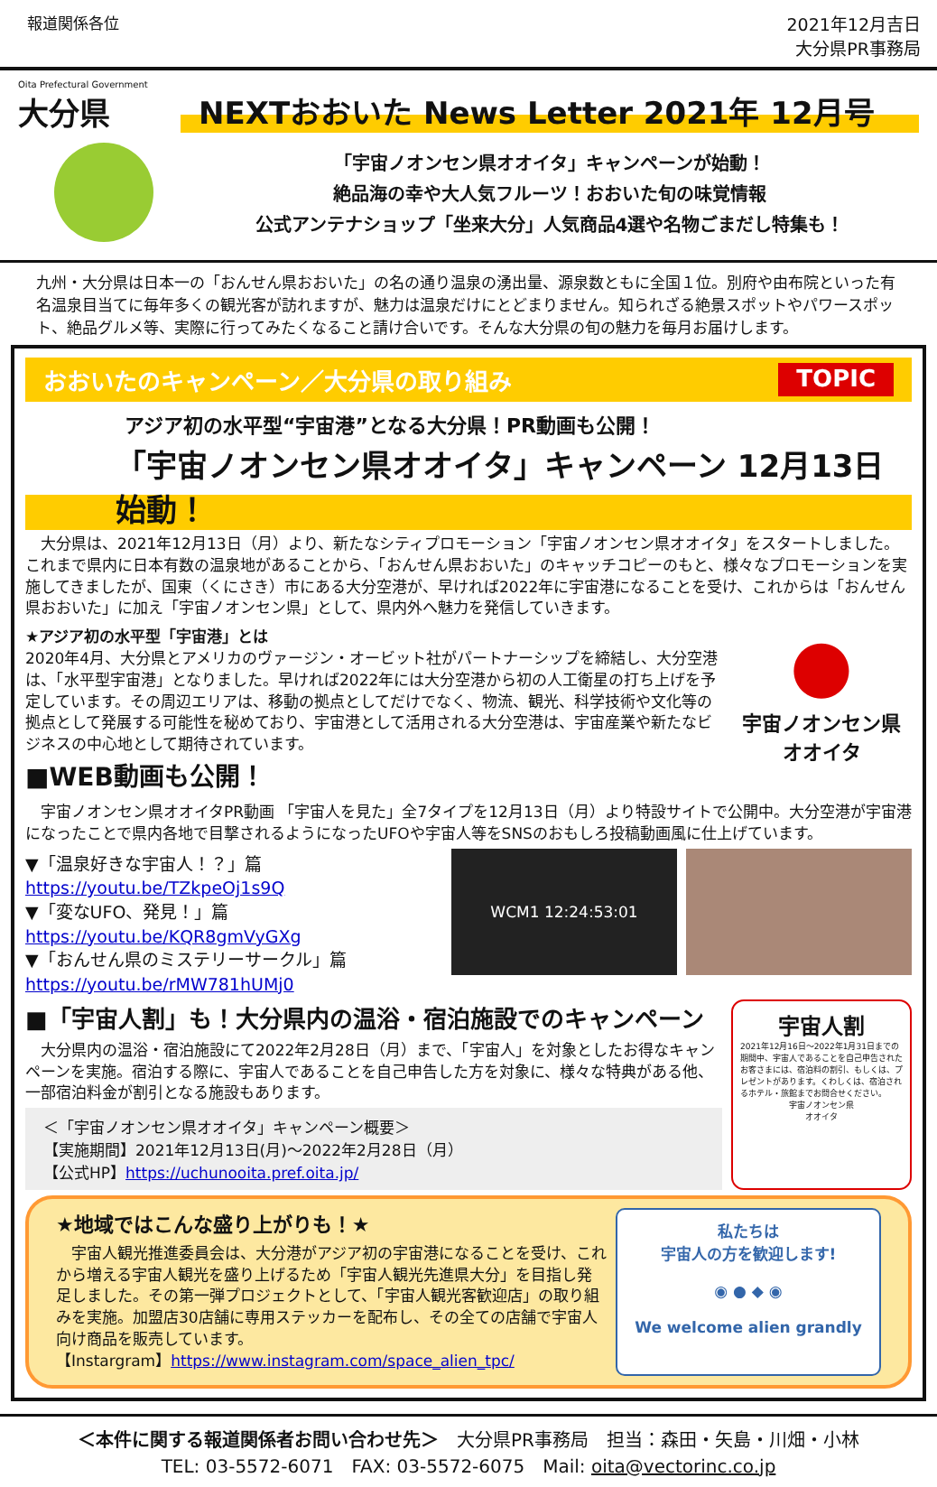報道関係各位 2021年12月吉日
大分県PR事務局
Oita Prefectural Government
大分県
NEXTおおいた News Letter 2021年 12月号
「宇宙ノオンセン県オオイタ」キャンペーンが始動！
絶品海の幸や大人気フルーツ！おおいた旬の味覚情報
公式アンテナショップ「坐来大分」人気商品4選や名物ごまだし特集も！
九州・大分県は日本一の「おんせん県おおいた」の名の通り温泉の湧出量、源泉数ともに全国１位。別府や由布院といった有名温泉目当てに毎年多くの観光客が訪れますが、魅力は温泉だけにとどまりません。知られざる絶景スポットやパワースポット、絶品グルメ等、実際に行ってみたくなること請け合いです。そんな大分県の旬の魅力を毎月お届けします。
おおいたのキャンペーン／大分県の取り組み TOPIC
アジア初の水平型“宇宙港”となる大分県！PR動画も公開！
「宇宙ノオンセン県オオイタ」キャンペーン 12月13日始動！
　大分県は、2021年12月13日（月）より、新たなシティプロモーション「宇宙ノオンセン県オオイタ」をスタートしました。これまで県内に日本有数の温泉地があることから、「おんせん県おおいた」のキャッチコピーのもと、様々なプロモーションを実施してきましたが、国東（くにさき）市にある大分空港が、早ければ2022年に宇宙港になることを受け、これからは「おんせん県おおいた」に加え「宇宙ノオンセン県」として、県内外へ魅力を発信していきます。
★アジア初の水平型「宇宙港」とは
2020年4月、大分県とアメリカのヴァージン・オービット社がパートナーシップを締結し、大分空港は、「水平型宇宙港」となりました。早ければ2022年には大分空港から初の人工衛星の打ち上げを予定しています。その周辺エリアは、移動の拠点としてだけでなく、物流、観光、科学技術や文化等の拠点として発展する可能性を秘めており、宇宙港として活用される大分空港は、宇宙産業や新たなビジネスの中心地として期待されています。
■WEB動画も公開！
●
宇宙ノオンセン県
オオイタ
　宇宙ノオンセン県オオイタPR動画 「宇宙人を見た」全7タイプを12月13日（月）より特設サイトで公開中。大分空港が宇宙港になったことで県内各地で目撃されるようになったUFOや宇宙人等をSNSのおもしろ投稿動画風に仕上げています。
▼「温泉好きな宇宙人！？」篇
https://youtu.be/TZkpeOj1s9Q
▼「変なUFO、発見！」篇
https://youtu.be/KQR8gmVyGXg
▼「おんせん県のミステリーサークル」篇
https://youtu.be/rMW781hUMj0
WCM1 12:24:53:01
■「宇宙人割」も！大分県内の温浴・宿泊施設でのキャンペーン
　大分県内の温浴・宿泊施設にて2022年2月28日（月）まで、「宇宙人」を対象としたお得なキャンペーンを実施。宿泊する際に、宇宙人であることを自己申告した方を対象に、様々な特典がある他、一部宿泊料金が割引となる施設もあります。
＜「宇宙ノオンセン県オオイタ」キャンペーン概要＞
【実施期間】2021年12月13日(月)～2022年2月28日（月）
【公式HP】https://uchunooita.pref.oita.jp/
宇宙人割
2021年12月16日～2022年1月31日までの期間中、宇宙人であることを自己申告されたお客さまには、宿泊料の割引、もしくは、プレゼントがあります。くわしくは、宿泊されるホテル・旅館までお問合せください。
宇宙ノオンセン県
オオイタ
★地域ではこんな盛り上がりも！★
　宇宙人観光推進委員会は、大分港がアジア初の宇宙港になることを受け、これから増える宇宙人観光を盛り上げるため「宇宙人観光先進県大分」を目指し発足しました。その第一弾プロジェクトとして、「宇宙人観光客歓迎店」の取り組みを実施。加盟店30店舗に専用ステッカーを配布し、その全ての店舗で宇宙人向け商品を販売しています。
【Instargram】https://www.instagram.com/space_alien_tpc/
私たちは
宇宙人の方を歓迎します!
◉ ● ◆ ◉
We welcome alien grandly
＜本件に関する報道関係者お問い合わせ先＞　大分県PR事務局　担当：森田・矢島・川畑・小林
TEL: 03-5572-6071　FAX: 03-5572-6075　Mail: oita@vectorinc.co.jp